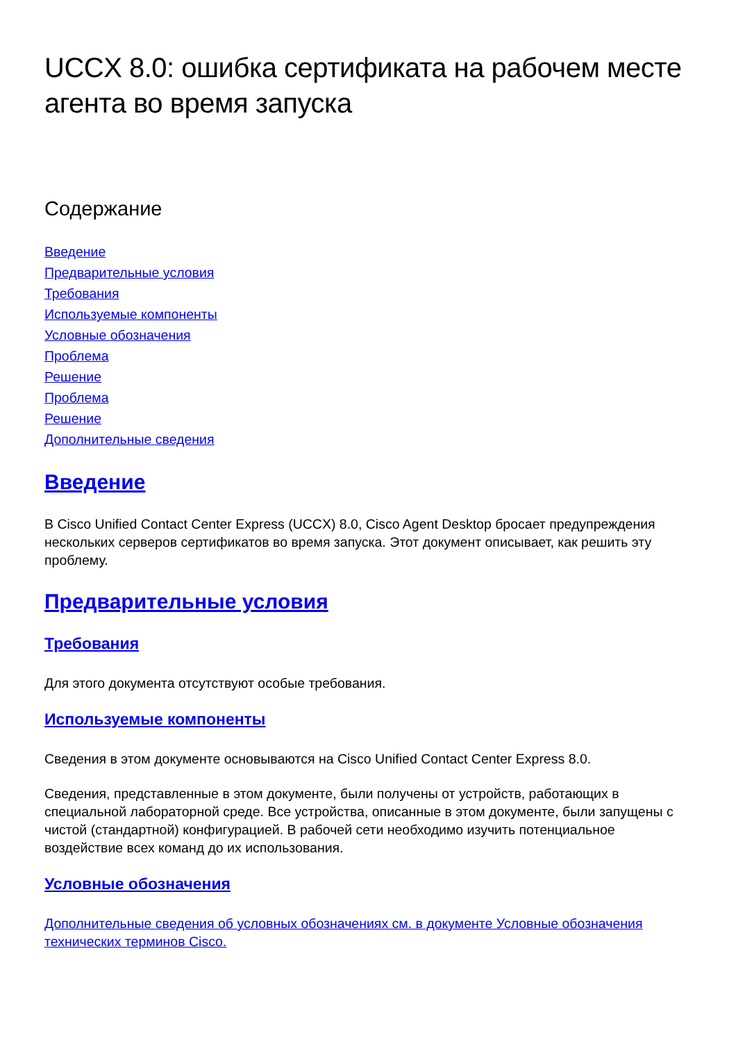UCCX 8.0: ошибка сертификата на рабочем месте агента во время запуска
Содержание
Введение
Предварительные условия
Требования
Используемые компоненты
Условные обозначения
Проблема
Решение
Проблема
Решение
Дополнительные сведения
Введение
В Cisco Unified Contact Center Express (UCCX) 8.0, Cisco Agent Desktop бросает предупреждения нескольких серверов сертификатов во время запуска. Этот документ описывает, как решить эту проблему.
Предварительные условия
Требования
Для этого документа отсутствуют особые требования.
Используемые компоненты
Сведения в этом документе основываются на Cisco Unified Contact Center Express 8.0.
Сведения, представленные в этом документе, были получены от устройств, работающих в специальной лабораторной среде. Все устройства, описанные в этом документе, были запущены с чистой (стандартной) конфигурацией. В рабочей сети необходимо изучить потенциальное воздействие всех команд до их использования.
Условные обозначения
Дополнительные сведения об условных обозначениях см. в документе Условные обозначения технических терминов Cisco.